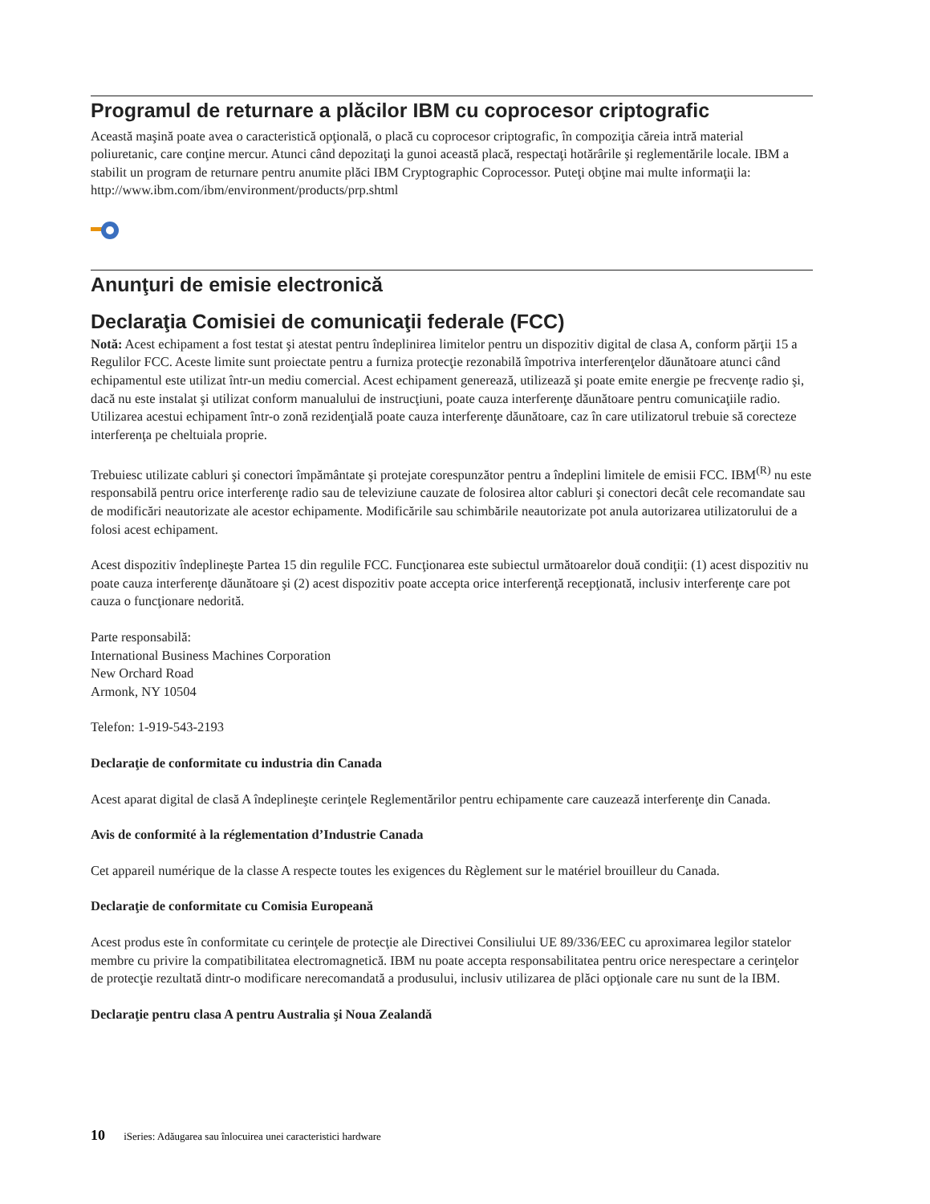Programul de returnare a plăcilor IBM cu coprocesor criptografic
Această maşină poate avea o caracteristică opţională, o placă cu coprocesor criptografic, în compoziţia căreia intră material poliuretanic, care conţine mercur. Atunci când depozitaţi la gunoi această placă, respectaţi hotărârile şi reglementările locale. IBM a stabilit un program de returnare pentru anumite plăci IBM Cryptographic Coprocessor. Puteţi obţine mai multe informaţii la: http://www.ibm.com/ibm/environment/products/prp.shtml
Anunţuri de emisie electronică
Declaraţia Comisiei de comunicaţii federale (FCC)
Notă: Acest echipament a fost testat şi atestat pentru îndeplinirea limitelor pentru un dispozitiv digital de clasa A, conform părţii 15 a Regulilor FCC. Aceste limite sunt proiectate pentru a furniza protecţie rezonabilă împotriva interferenţelor dăunătoare atunci când echipamentul este utilizat într-un mediu comercial. Acest echipament generează, utilizează şi poate emite energie pe frecvenţe radio şi, dacă nu este instalat şi utilizat conform manualului de instrucţiuni, poate cauza interferenţe dăunătoare pentru comunicaţiile radio. Utilizarea acestui echipament într-o zonă rezidenţială poate cauza interferenţe dăunătoare, caz în care utilizatorul trebuie să corecteze interferenţa pe cheltuiala proprie.
Trebuiesc utilizate cabluri şi conectori împământate şi protejate corespunzător pentru a îndeplini limitele de emisii FCC. IBM<sup>(R)</sup> nu este responsabilă pentru orice interferenţe radio sau de televiziune cauzate de folosirea altor cabluri şi conectori decât cele recomandate sau de modificări neautorizate ale acestor echipamente. Modificările sau schimbările neautorizate pot anula autorizarea utilizatorului de a folosi acest echipament.
Acest dispozitiv îndeplineşte Partea 15 din regulile FCC. Funcţionarea este subiectul următoarelor două condiţii: (1) acest dispozitiv nu poate cauza interferenţe dăunătoare şi (2) acest dispozitiv poate accepta orice interferenţă recepţionată, inclusiv interferenţe care pot cauza o funcţionare nedorită.
Parte responsabilă:
International Business Machines Corporation
New Orchard Road
Armonk, NY 10504
Telefon: 1-919-543-2193
Declaraţie de conformitate cu industria din Canada
Acest aparat digital de clasă A îndeplineşte cerinţele Reglementărilor pentru echipamente care cauzează interferenţe din Canada.
Avis de conformité à la réglementation d’Industrie Canada
Cet appareil numérique de la classe A respecte toutes les exigences du Règlement sur le matériel brouilleur du Canada.
Declaraţie de conformitate cu Comisia Europeană
Acest produs este în conformitate cu cerinţele de protecţie ale Directivei Consiliului UE 89/336/EEC cu aproximarea legilor statelor membre cu privire la compatibilitatea electromagnetică. IBM nu poate accepta responsabilitatea pentru orice nerespectare a cerinţelor de protecţie rezultată dintr-o modificare nerecomandată a produsului, inclusiv utilizarea de plăci opţionale care nu sunt de la IBM.
Declaraţie pentru clasa A pentru Australia şi Noua Zealandă
10 iSeries: Adăugarea sau înlocuirea unei caracteristici hardware